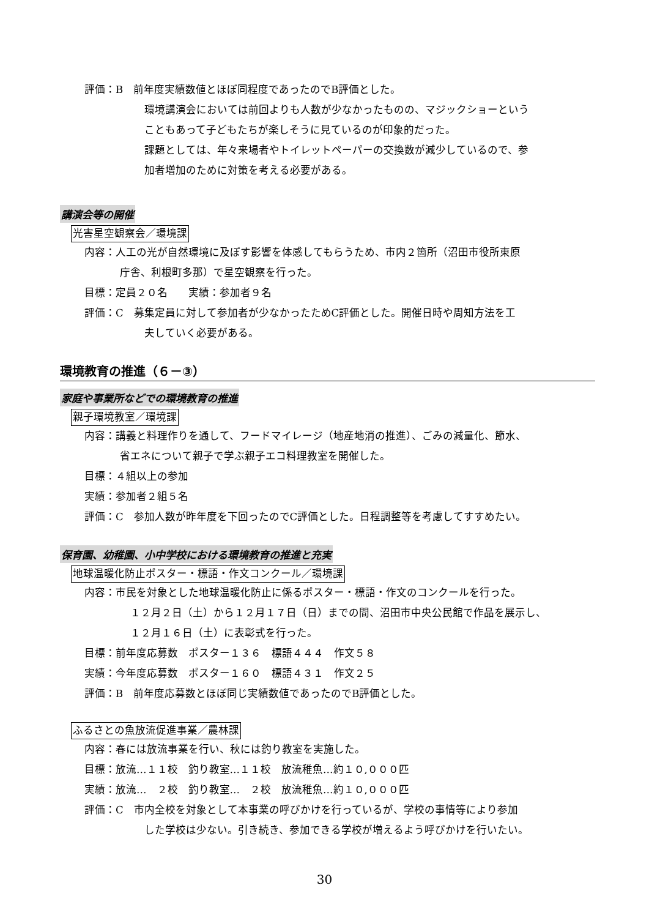評価：B　前年度実績数値とほぼ同程度であったのでB評価とした。
環境講演会においては前回よりも人数が少なかったものの、マジックショーという
こともあって子どもたちが楽しそうに見ているのが印象的だった。
課題としては、年々来場者やトイレットペーパーの交換数が減少しているので、参
加者増加のために対策を考える必要がある。
講演会等の開催
光害星空観察会／環境課
内容：人工の光が自然環境に及ぼす影響を体感してもらうため、市内２箇所（沼田市役所東原
庁舎、利根町多那）で星空観察を行った。
目標：定員２０名　　実績：参加者９名
評価：C　募集定員に対して参加者が少なかったためC評価とした。開催日時や周知方法を工
夫していく必要がある。
環境教育の推進（６－③）
家庭や事業所などでの環境教育の推進
親子環境教室／環境課
内容：講義と料理作りを通して、フードマイレージ（地産地消の推進）、ごみの減量化、節水、
省エネについて親子で学ぶ親子エコ料理教室を開催した。
目標：４組以上の参加
実績：参加者２組５名
評価：C　参加人数が昨年度を下回ったのでC評価とした。日程調整等を考慮してすすめたい。
保育園、幼稚園、小中学校における環境教育の推進と充実
地球温暖化防止ポスター・標語・作文コンクール／環境課
内容：市民を対象とした地球温暖化防止に係るポスター・標語・作文のコンクールを行った。
　１２月２日（土）から１２月１７日（日）までの間、沼田市中央公民館で作品を展示し、
　１２月１６日（土）に表彰式を行った。
目標：前年度応募数　ポスター１３６　標語４４４　作文５８
実績：今年度応募数　ポスター１６０　標語４３１　作文２５
評価：B　前年度応募数とほぼ同じ実績数値であったのでB評価とした。
ふるさとの魚放流促進事業／農林課
内容：春には放流事業を行い、秋には釣り教室を実施した。
目標：放流…１１校　釣り教室…１１校　放流稚魚…約１０,０００匹
実績：放流…　２校　釣り教室…　２校　放流稚魚…約１０,０００匹
評価：C　市内全校を対象として本事業の呼びかけを行っているが、学校の事情等により参加
した学校は少ない。引き続き、参加できる学校が増えるよう呼びかけを行いたい。
30